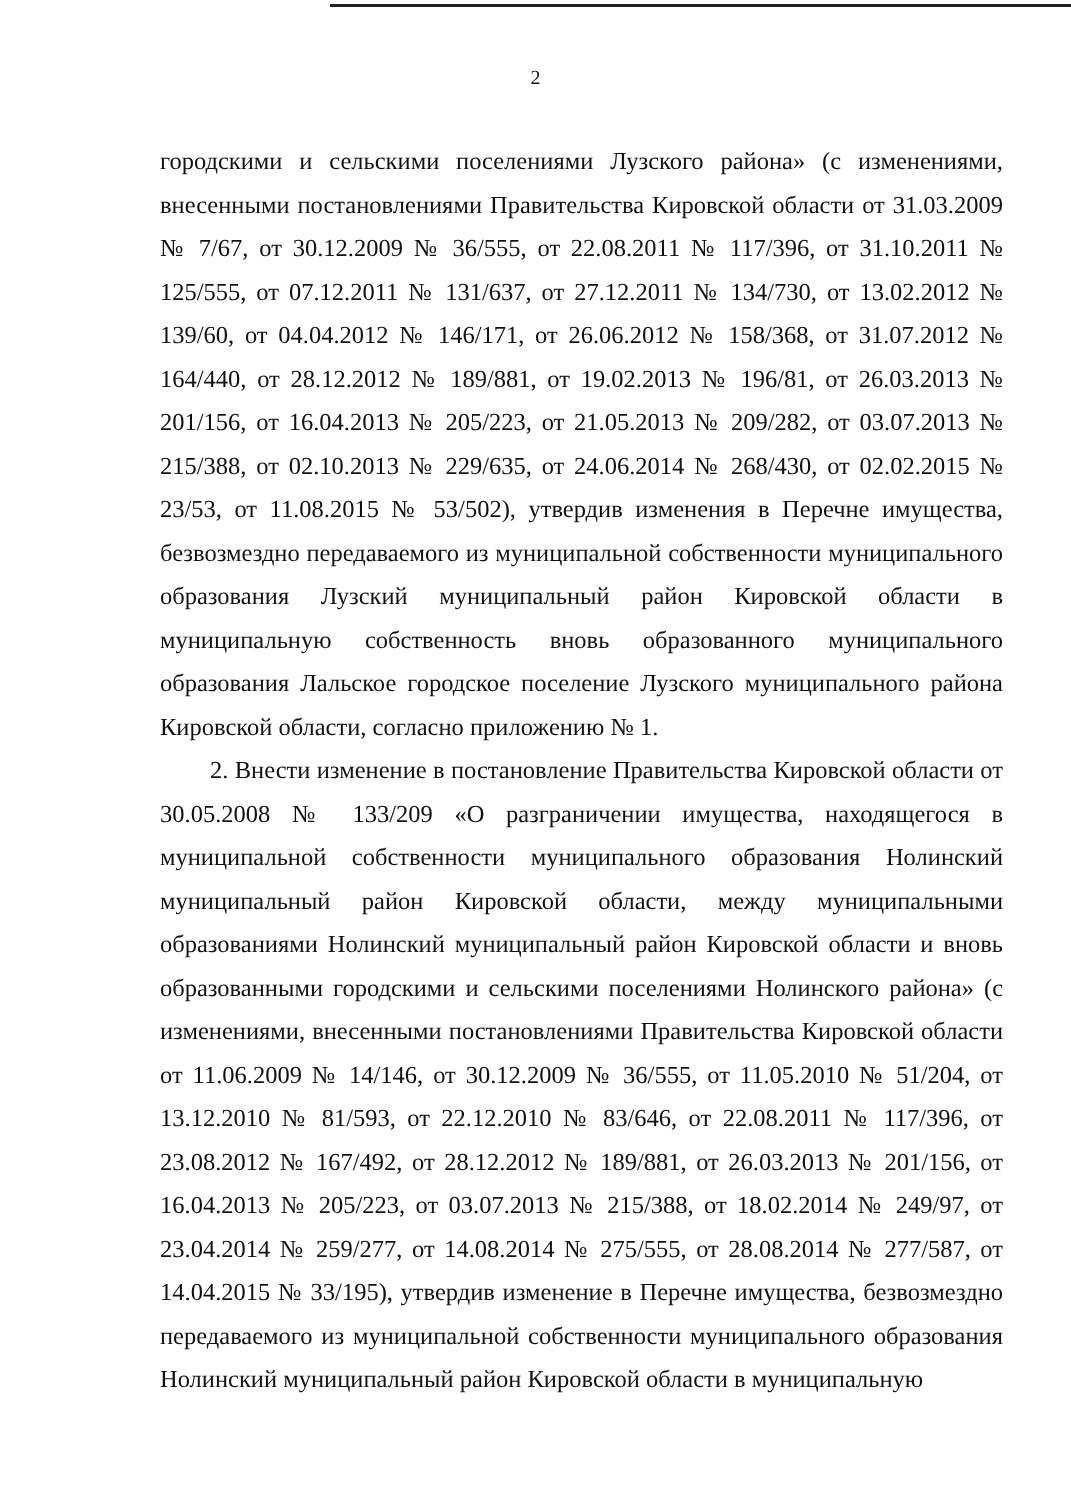2
городскими и сельскими поселениями Лузского района» (с изменениями, внесенными постановлениями Правительства Кировской области от 31.03.2009 № 7/67, от 30.12.2009 № 36/555, от 22.08.2011 № 117/396, от 31.10.2011 № 125/555, от 07.12.2011 № 131/637, от 27.12.2011 № 134/730, от 13.02.2012 № 139/60, от 04.04.2012 № 146/171, от 26.06.2012 № 158/368, от 31.07.2012 № 164/440, от 28.12.2012 № 189/881, от 19.02.2013 № 196/81, от 26.03.2013 № 201/156, от 16.04.2013 № 205/223, от 21.05.2013 № 209/282, от 03.07.2013 № 215/388, от 02.10.2013 № 229/635, от 24.06.2014 № 268/430, от 02.02.2015 № 23/53, от 11.08.2015 № 53/502), утвердив изменения в Перечне имущества, безвозмездно передаваемого из муниципальной собственности муниципального образования Лузский муниципальный район Кировской области в муниципальную собственность вновь образованного муниципального образования Лальское городское поселение Лузского муниципального района Кировской области, согласно приложению № 1.
2. Внести изменение в постановление Правительства Кировской области от 30.05.2008 № 133/209 «О разграничении имущества, находящегося в муниципальной собственности муниципального образования Нолинский муниципальный район Кировской области, между муниципальными образованиями Нолинский муниципальный район Кировской области и вновь образованными городскими и сельскими поселениями Нолинского района» (с изменениями, внесенными постановлениями Правительства Кировской области от 11.06.2009 № 14/146, от 30.12.2009 № 36/555, от 11.05.2010 № 51/204, от 13.12.2010 № 81/593, от 22.12.2010 № 83/646, от 22.08.2011 № 117/396, от 23.08.2012 № 167/492, от 28.12.2012 № 189/881, от 26.03.2013 № 201/156, от 16.04.2013 № 205/223, от 03.07.2013 № 215/388, от 18.02.2014 № 249/97, от 23.04.2014 № 259/277, от 14.08.2014 № 275/555, от 28.08.2014 № 277/587, от 14.04.2015 № 33/195), утвердив изменение в Перечне имущества, безвозмездно передаваемого из муниципальной собственности муниципального образования Нолинский муниципальный район Кировской области в муниципальную